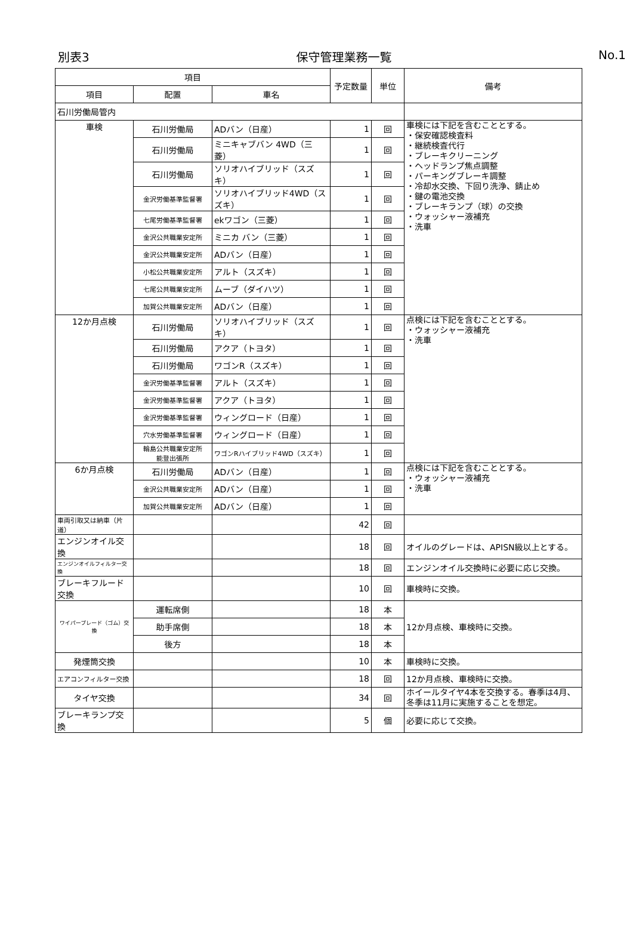別表3 保守管理業務一覧 No.1
| 項目 | | | 予定数量 | 単位 | 備考 |
| --- | --- | --- | --- | --- | --- |
| 項目 | 配置 | 車名 | | | |
| 石川労働局管内 | | | | | |
| 車検 | 石川労働局 | ADバン（日産） | 1 | 回 | 車検には下記を含むこととする。 ・保安確認検査料 ・継続検査代行 ・ブレーキクリーニング ・ヘッドランプ焦点調整 ・パーキングブレーキ調整 ・冷却水交換、下回り洗浄、錆止め ・鍵の電池交換 ・ブレーキランプ（球）の交換 ・ウォッシャー液補充 ・洗車 |
| | 石川労働局 | ミニキャブバン 4WD（三菱） | 1 | 回 | |
| | 石川労働局 | ソリオハイブリッド（スズキ） | 1 | 回 | |
| | 金沢労働基準監督署 | ソリオハイブリッド4WD（スズキ） | 1 | 回 | |
| | 七尾労働基準監督署 | ekワゴン（三菱） | 1 | 回 | |
| | 金沢公共職業安定所 | ミニカ バン（三菱） | 1 | 回 | |
| | 金沢公共職業安定所 | ADバン（日産） | 1 | 回 | |
| | 小松公共職業安定所 | アルト（スズキ） | 1 | 回 | |
| | 七尾公共職業安定所 | ムーブ（ダイハツ） | 1 | 回 | |
| | 加賀公共職業安定所 | ADバン（日産） | 1 | 回 | |
| 12か月点検 | 石川労働局 | ソリオハイブリッド（スズキ） | 1 | 回 | 点検には下記を含むこととする。 ・ウォッシャー液補充 ・洗車 |
| | 石川労働局 | アクア（トヨタ） | 1 | 回 | |
| | 石川労働局 | ワゴンR（スズキ） | 1 | 回 | |
| | 金沢労働基準監督署 | アルト（スズキ） | 1 | 回 | |
| | 金沢労働基準監督署 | アクア（トヨタ） | 1 | 回 | |
| | 金沢労働基準監督署 | ウィングロード（日産） | 1 | 回 | |
| | 穴水労働基準監督署 | ウィングロード（日産） | 1 | 回 | |
| | 輪島公共職業安定所 能登出張所 | ワゴンRハイブリッド4WD（スズキ） | 1 | 回 | |
| 6か月点検 | 石川労働局 | ADバン（日産） | 1 | 回 | 点検には下記を含むこととする。 ・ウォッシャー液補充 ・洗車 |
| | 金沢公共職業安定所 | ADバン（日産） | 1 | 回 | |
| | 加賀公共職業安定所 | ADバン（日産） | 1 | 回 | |
| 車両引取又は納車（片道） | | | 42 | 回 | |
| エンジンオイル交換 | | | 18 | 回 | オイルのグレードは、APISN級以上とする。 |
| エンジンオイルフィルター交換 | | | 18 | 回 | エンジンオイル交換時に必要に応じ交換。 |
| ブレーキフルード交換 | | | 10 | 回 | 車検時に交換。 |
| ワイパーブレード（ゴム）交換 | 運転席側 | | 18 | 本 | 12か月点検、車検時に交換。 |
| | 助手席側 | | 18 | 本 | |
| | 後方 | | 18 | 本 | |
| 発煙筒交換 | | | 10 | 本 | 車検時に交換。 |
| エアコンフィルター交換 | | | 18 | 回 | 12か月点検、車検時に交換。 |
| タイヤ交換 | | | 34 | 回 | ホイールタイヤ4本を交換する。春季は4月、冬季は11月に実施することを想定。 |
| ブレーキランプ交換 | | | 5 | 個 | 必要に応じて交換。 |